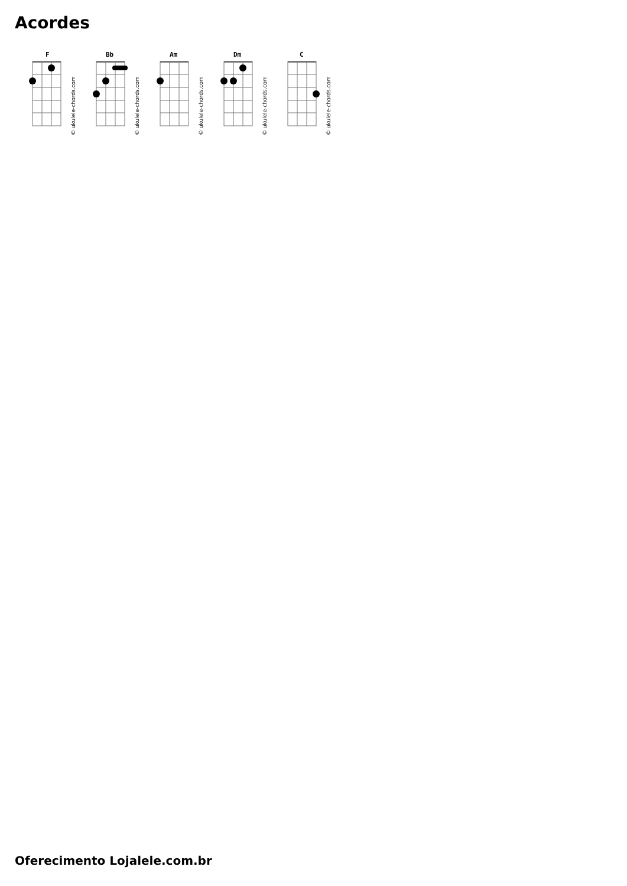Acordes
F
© ukulele-chords.com
Bb
© ukulele-chords.com
Am
© ukulele-chords.com
Dm
© ukulele-chords.com
C
© ukulele-chords.com
Oferecimento Lojalele.com.br